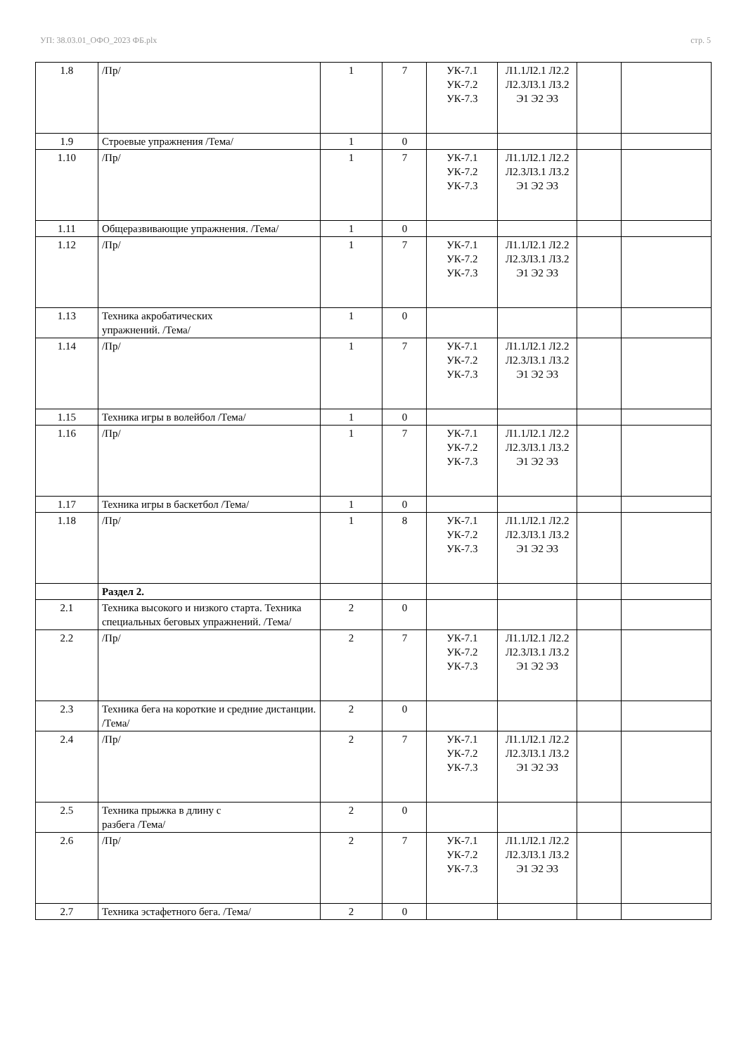УП: 38.03.01_ОФО_2023 ФБ.plx стр. 5
| 1.8 | /Пр/ | 1 | 7 | УК-7.1 УК-7.2 УК-7.3 | Л1.1Л2.1 Л2.2 Л2.3Л3.1 Л3.2 Э1 Э2 Э3 | | |
| 1.9 | Строевые упражнения /Тема/ | 1 | 0 | | | | |
| 1.10 | /Пр/ | 1 | 7 | УК-7.1 УК-7.2 УК-7.3 | Л1.1Л2.1 Л2.2 Л2.3Л3.1 Л3.2 Э1 Э2 Э3 | | |
| 1.11 | Общеразвивающие упражнения. /Тема/ | 1 | 0 | | | | |
| 1.12 | /Пр/ | 1 | 7 | УК-7.1 УК-7.2 УК-7.3 | Л1.1Л2.1 Л2.2 Л2.3Л3.1 Л3.2 Э1 Э2 Э3 | | |
| 1.13 | Техника акробатических упражнений. /Тема/ | 1 | 0 | | | | |
| 1.14 | /Пр/ | 1 | 7 | УК-7.1 УК-7.2 УК-7.3 | Л1.1Л2.1 Л2.2 Л2.3Л3.1 Л3.2 Э1 Э2 Э3 | | |
| 1.15 | Техника игры в волейбол /Тема/ | 1 | 0 | | | | |
| 1.16 | /Пр/ | 1 | 7 | УК-7.1 УК-7.2 УК-7.3 | Л1.1Л2.1 Л2.2 Л2.3Л3.1 Л3.2 Э1 Э2 Э3 | | |
| 1.17 | Техника игры в баскетбол /Тема/ | 1 | 0 | | | | |
| 1.18 | /Пр/ | 1 | 8 | УК-7.1 УК-7.2 УК-7.3 | Л1.1Л2.1 Л2.2 Л2.3Л3.1 Л3.2 Э1 Э2 Э3 | | |
| | Раздел 2. | | | | | | |
| 2.1 | Техника высокого и низкого старта. Техника специальных беговых упражнений. /Тема/ | 2 | 0 | | | | |
| 2.2 | /Пр/ | 2 | 7 | УК-7.1 УК-7.2 УК-7.3 | Л1.1Л2.1 Л2.2 Л2.3Л3.1 Л3.2 Э1 Э2 Э3 | | |
| 2.3 | Техника бега на короткие и средние дистанции. /Тема/ | 2 | 0 | | | | |
| 2.4 | /Пр/ | 2 | 7 | УК-7.1 УК-7.2 УК-7.3 | Л1.1Л2.1 Л2.2 Л2.3Л3.1 Л3.2 Э1 Э2 Э3 | | |
| 2.5 | Техника прыжка в длину с разбега /Тема/ | 2 | 0 | | | | |
| 2.6 | /Пр/ | 2 | 7 | УК-7.1 УК-7.2 УК-7.3 | Л1.1Л2.1 Л2.2 Л2.3Л3.1 Л3.2 Э1 Э2 Э3 | | |
| 2.7 | Техника эстафетного бега. /Тема/ | 2 | 0 | | | | |